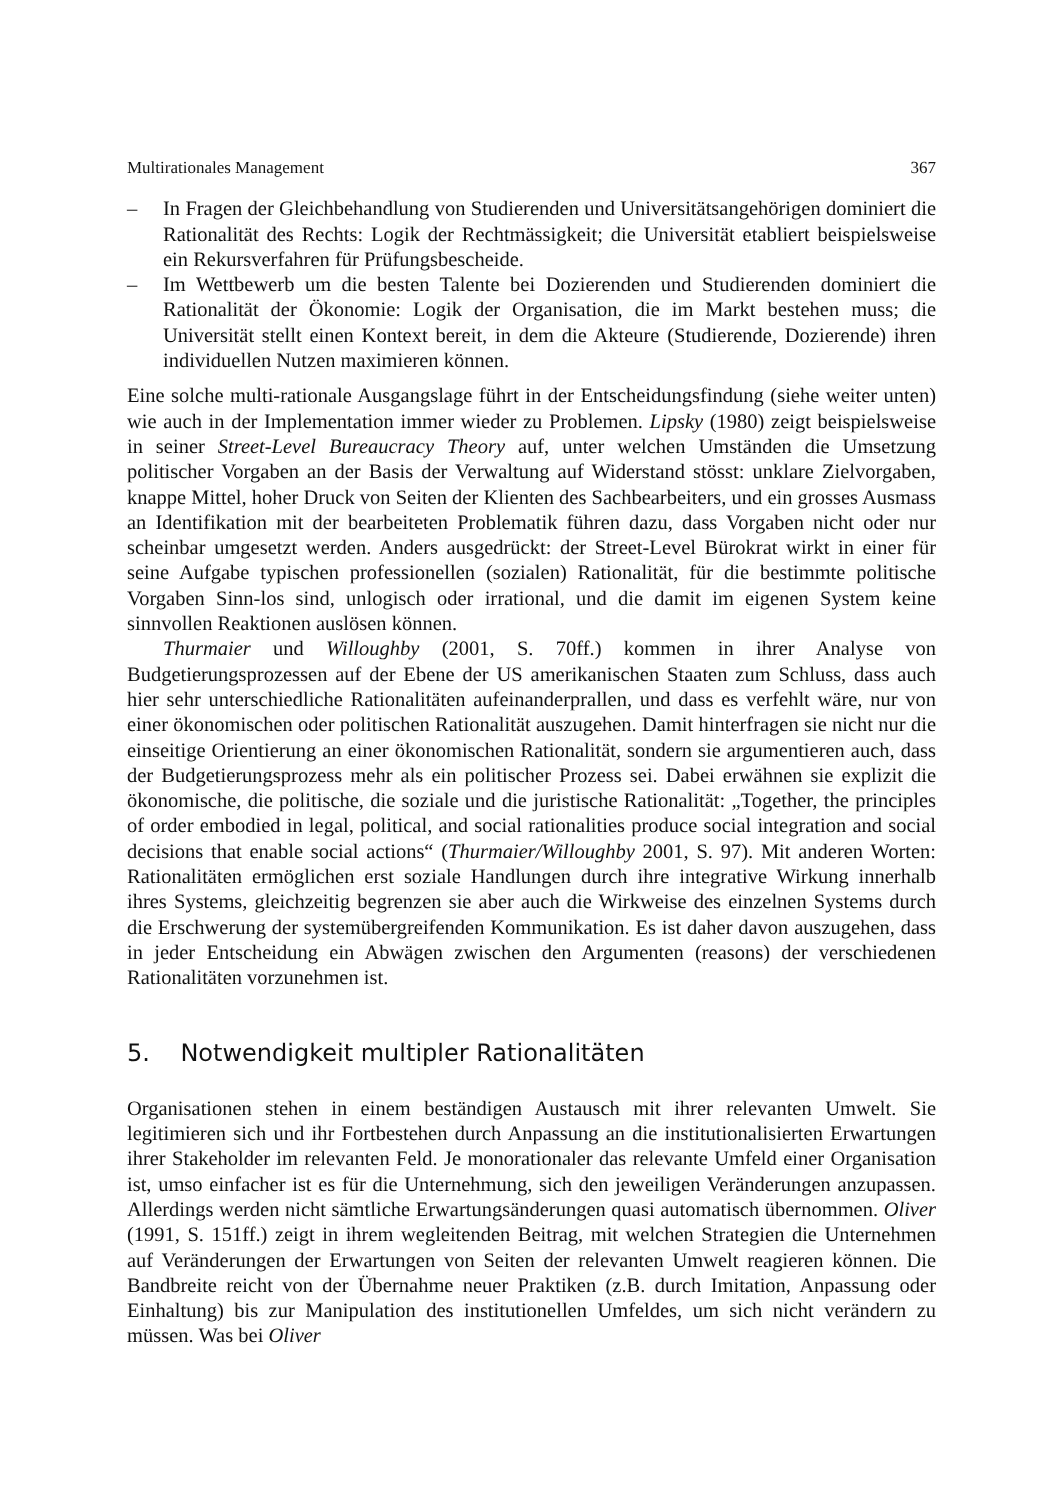Multirationales Management 367
– In Fragen der Gleichbehandlung von Studierenden und Universitätsangehörigen dominiert die Rationalität des Rechts: Logik der Rechtmässigkeit; die Universität etabliert beispielsweise ein Rekursverfahren für Prüfungsbescheide.
– Im Wettbewerb um die besten Talente bei Dozierenden und Studierenden dominiert die Rationalität der Ökonomie: Logik der Organisation, die im Markt bestehen muss; die Universität stellt einen Kontext bereit, in dem die Akteure (Studierende, Dozierende) ihren individuellen Nutzen maximieren können.
Eine solche multi-rationale Ausgangslage führt in der Entscheidungsfindung (siehe weiter unten) wie auch in der Implementation immer wieder zu Problemen. Lipsky (1980) zeigt beispielsweise in seiner Street-Level Bureaucracy Theory auf, unter welchen Umständen die Umsetzung politischer Vorgaben an der Basis der Verwaltung auf Widerstand stösst: unklare Zielvorgaben, knappe Mittel, hoher Druck von Seiten der Klienten des Sachbearbeiters, und ein grosses Ausmass an Identifikation mit der bearbeiteten Problematik führen dazu, dass Vorgaben nicht oder nur scheinbar umgesetzt werden. Anders ausgedrückt: der Street-Level Bürokrat wirkt in einer für seine Aufgabe typischen professionellen (sozialen) Rationalität, für die bestimmte politische Vorgaben Sinn-los sind, unlogisch oder irrational, und die damit im eigenen System keine sinnvollen Reaktionen auslösen können.
Thurmaier und Willoughby (2001, S. 70ff.) kommen in ihrer Analyse von Budgetierungsprozessen auf der Ebene der US amerikanischen Staaten zum Schluss, dass auch hier sehr unterschiedliche Rationalitäten aufeinanderprallen, und dass es verfehlt wäre, nur von einer ökonomischen oder politischen Rationalität auszugehen. Damit hinterfragen sie nicht nur die einseitige Orientierung an einer ökonomischen Rationalität, sondern sie argumentieren auch, dass der Budgetierungsprozess mehr als ein politischer Prozess sei. Dabei erwähnen sie explizit die ökonomische, die politische, die soziale und die juristische Rationalität: „Together, the principles of order embodied in legal, political, and social rationalities produce social integration and social decisions that enable social actions“ (Thurmaier/Willoughby 2001, S. 97). Mit anderen Worten: Rationalitäten ermöglichen erst soziale Handlungen durch ihre integrative Wirkung innerhalb ihres Systems, gleichzeitig begrenzen sie aber auch die Wirkweise des einzelnen Systems durch die Erschwerung der systemübergreifenden Kommunikation. Es ist daher davon auszugehen, dass in jeder Entscheidung ein Abwägen zwischen den Argumenten (reasons) der verschiedenen Rationalitäten vorzunehmen ist.
5. Notwendigkeit multipler Rationalitäten
Organisationen stehen in einem beständigen Austausch mit ihrer relevanten Umwelt. Sie legitimieren sich und ihr Fortbestehen durch Anpassung an die institutionalisierten Erwartungen ihrer Stakeholder im relevanten Feld. Je monorationaler das relevante Umfeld einer Organisation ist, umso einfacher ist es für die Unternehmung, sich den jeweiligen Veränderungen anzupassen. Allerdings werden nicht sämtliche Erwartungsänderungen quasi automatisch übernommen. Oliver (1991, S. 151ff.) zeigt in ihrem wegleitenden Beitrag, mit welchen Strategien die Unternehmen auf Veränderungen der Erwartungen von Seiten der relevanten Umwelt reagieren können. Die Bandbreite reicht von der Übernahme neuer Praktiken (z.B. durch Imitation, Anpassung oder Einhaltung) bis zur Manipulation des institutionellen Umfeldes, um sich nicht verändern zu müssen. Was bei Oliver